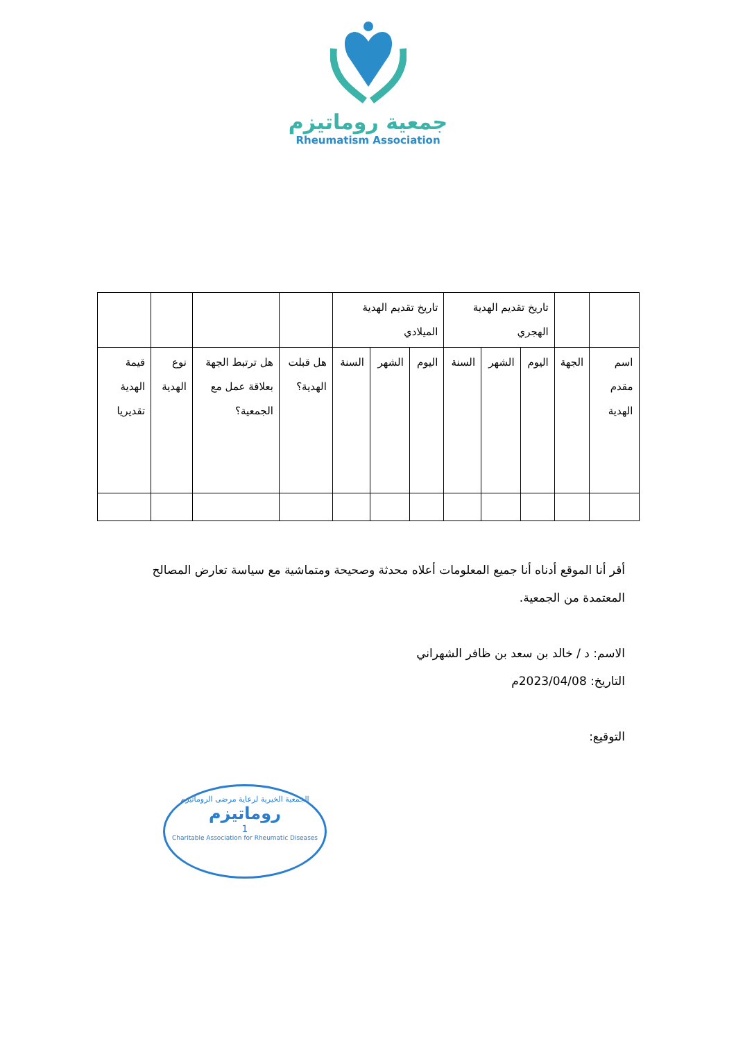جمعية روماتيزم
Rheumatism Association
| | | تاريخ تقديم الهدية الهجري | | | تاريخ تقديم الهدية الميلادي | | | | | | |
| اسم مقدم الهدية | الجهة | اليوم | الشهر | السنة | اليوم | الشهر | السنة | هل قبلت الهدية؟ | هل ترتبط الجهة بعلاقة عمل مع الجمعية؟ | نوع الهدية | قيمة الهدية تقديريا |
أقر أنا الموقع أدناه أنا جميع المعلومات أعلاه محدثة وصحيحة ومتماشية مع سياسة تعارض المصالح المعتمدة من الجمعية.
الاسم: د / خالد بن سعد بن ظافر الشهراني
التاريخ: 2023/04/08م
التوقيع:
الجمعية الخيرية لرعاية مرضى الروماتيزم
روماتيزم
1
Charitable Association for Rheumatic Diseases